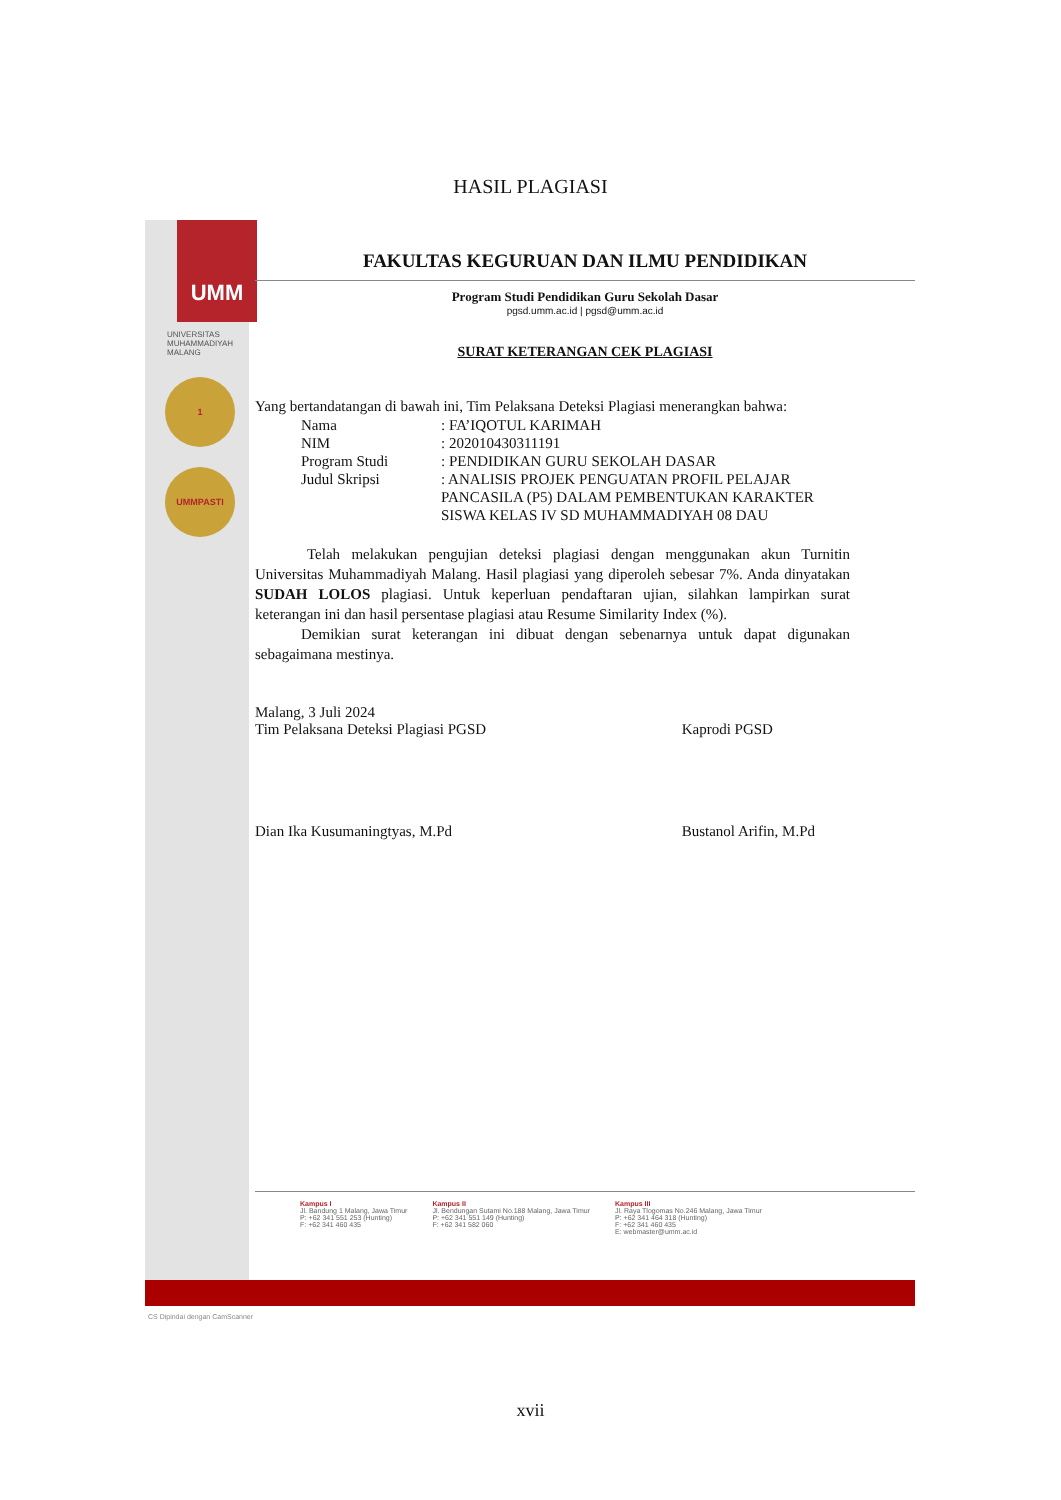HASIL PLAGIASI
UMM
UNIVERSITAS MUHAMMADIYAH MALANG
1
UMMPASTI
FAKULTAS KEGURUAN DAN ILMU PENDIDIKAN
Program Studi Pendidikan Guru Sekolah Dasar
pgsd.umm.ac.id | pgsd@umm.ac.id
SURAT KETERANGAN CEK PLAGIASI
Yang bertandatangan di bawah ini, Tim Pelaksana Deteksi Plagiasi menerangkan bahwa:
| Nama | : FA’IQOTUL KARIMAH |
| NIM | : 202010430311191 |
| Program Studi | : PENDIDIKAN GURU SEKOLAH DASAR |
| Judul Skripsi | : ANALISIS PROJEK PENGUATAN PROFIL PELAJAR PANCASILA (P5) DALAM PEMBENTUKAN KARAKTER SISWA KELAS IV SD MUHAMMADIYAH 08 DAU |
Telah melakukan pengujian deteksi plagiasi dengan menggunakan akun Turnitin Universitas Muhammadiyah Malang. Hasil plagiasi yang diperoleh sebesar 7%. Anda dinyatakan SUDAH LOLOS plagiasi. Untuk keperluan pendaftaran ujian, silahkan lampirkan surat keterangan ini dan hasil persentase plagiasi atau Resume Similarity Index (%).
Demikian surat keterangan ini dibuat dengan sebenarnya untuk dapat digunakan sebagaimana mestinya.
Malang, 3 Juli 2024
Tim Pelaksana Deteksi Plagiasi PGSD
Dian Ika Kusumaningtyas, M.Pd
Kaprodi PGSD
Bustanol Arifin, M.Pd
Kampus I
Jl. Bandung 1 Malang, Jawa Timur
P: +62 341 551 253 (Hunting)
F: +62 341 460 435
Kampus II
Jl. Bendungan Sutami No.188 Malang, Jawa Timur
P: +62 341 551 149 (Hunting)
F: +62 341 582 060
Kampus III
Jl. Raya Tlogomas No.246 Malang, Jawa Timur
P: +62 341 464 318 (Hunting)
F: +62 341 460 435
E: webmaster@umm.ac.id
CS Dipindai dengan CamScanner
xvii